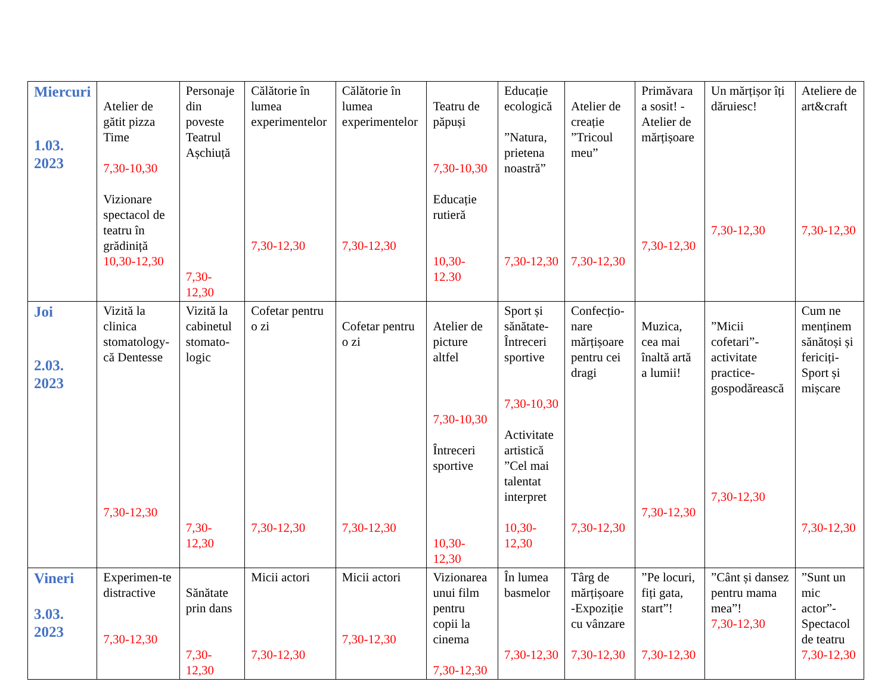| Miercuri 1.03. 2023 | Atelier de gătit pizza Time 7,30-10,30 Vizionare spectacol de teatru în grădiniță 10,30-12,30 | Personaje din poveste Teatrul Așchiuță 7,30-12,30 | Călătorie în lumea experimentelor 7,30-12,30 | Călătorie în lumea experimentelor 7,30-12,30 | Teatru de păpuși 7,30-10,30 Educație rutieră 10,30-12.30 | Educație ecologică ”Natura, prietena noastră” 7,30-12,30 | Atelier de creație ”Tricoul meu” 7,30-12,30 | Primăvara a sosit! -Atelier de mărțișoare 7,30-12,30 | Un mărțișor îți dăruiesc! 7,30-12,30 | Ateliere de art&craft 7,30-12,30 |
| Joi 2.03. 2023 | Vizită la clinica stomatology-că Dentesse 7,30-12,30 | Vizită la cabinetul stomato-logic 7,30-12,30 | Cofetar pentru o zi 7,30-12,30 | Cofetar pentru o zi 7,30-12,30 | Atelier de picture altfel 7,30-10,30 Întreceri sportive 10,30-12,30 | Sport și sănătate-Întreceri sportive 7,30-10,30 Activitate artistică ”Cel mai talentat interpret 10,30-12,30 | Confecțio-nare mărțișoare pentru cei dragi 7,30-12,30 | Muzica, cea mai înaltă artă a lumii! 7,30-12,30 | ”Micii cofetari”-activitate practice-gospodărească 7,30-12,30 | Cum ne menținem sănătoși și fericiți-Sport și mișcare 7,30-12,30 |
| Vineri 3.03. 2023 | Experimen-te distractive 7,30-12,30 | Sănătate prin dans 7,30-12,30 | Micii actori 7,30-12,30 | Micii actori 7,30-12,30 | Vizionarea unui film pentru copii la cinema 7,30-12,30 | În lumea basmelor 7,30-12,30 | Târg de mărțișoare -Expoziție cu vânzare 7,30-12,30 | ”Pe locuri, fiți gata, start”! 7,30-12,30 | ”Cânt și dansez pentru mama mea”! 7,30-12,30 | ”Sunt un mic actor”-Spectacol de teatru 7,30-12,30 |